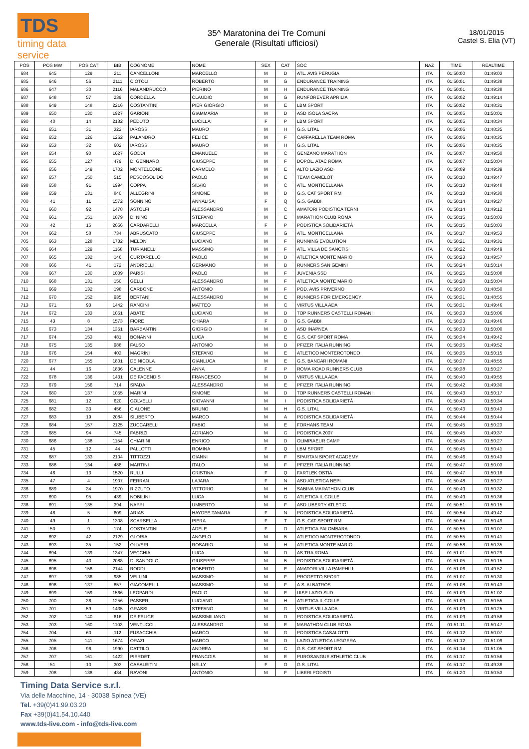TDS
timing data service
35^ Maratonina dei Tre Comuni
Generale (Risultati ufficiosi)
18/01/2015
Castel S. Elia (VT)
| POS | POS MW | POS CAT | BIB | COGNOME | NOME | SEX | CAT | SOC | NAZ | TIME | REALTIME |
| --- | --- | --- | --- | --- | --- | --- | --- | --- | --- | --- | --- |
| 684 | 645 | 129 | 211 | CANCELLONI | MARCELLO | M | D | ATL. AVIS PERUGIA | ITA | 01:50:00 | 01:49:03 |
| 685 | 646 | 56 | 2111 | CIOTOLI | ROBERTO | M | G | ENDURANCE TRAINING | ITA | 01:50:01 | 01:49:38 |
| 686 | 647 | 30 | 2116 | MALANDRUCCO | PIERINO | M | H | ENDURANCE TRAINING | ITA | 01:50:01 | 01:49:38 |
| 687 | 648 | 57 | 239 | CORDELLA | CLAUDIO | M | G | RUNFOREVER APRILIA | ITA | 01:50:02 | 01:49:14 |
| 688 | 649 | 148 | 2216 | COSTANTINI | PIER GIORGIO | M | E | LBM SPORT | ITA | 01:50:02 | 01:48:31 |
| 689 | 650 | 130 | 1927 | GARIONI | GIAMMARIA | M | D | ASD ISOLA SACRA | ITA | 01:50:05 | 01:50:01 |
| 690 | 40 | 14 | 2182 | PEDUTO | LUCILLA | F | P | LBM SPORT | ITA | 01:50:05 | 01:48:34 |
| 691 | 651 | 31 | 322 | IAROSSI | MAURO | M | H | G.S. LITAL | ITA | 01:50:06 | 01:48:35 |
| 692 | 652 | 126 | 1262 | PALANDRO | FELICE | M | F | CAFFARELLA TEAM ROMA | ITA | 01:50:06 | 01:48:35 |
| 693 | 653 | 32 | 602 | IAROSSI | MAURO | M | H | G.S. LITAL | ITA | 01:50:06 | 01:48:35 |
| 694 | 654 | 90 | 1627 | GODDI | EMANUELE | M | C | GENZANO MARATHON | ITA | 01:50:07 | 01:49:50 |
| 695 | 655 | 127 | 479 | DI GENNARO | GIUSEPPE | M | F | DOPOL. ATAC ROMA | ITA | 01:50:07 | 01:50:04 |
| 696 | 656 | 149 | 1702 | MONTELEONE | CARMELO | M | E | ALTO LAZIO ASD | ITA | 01:50:09 | 01:49:39 |
| 697 | 657 | 150 | 515 | PESCOSOLIDO | PAOLO | M | E | TEAM CAMELOT | ITA | 01:50:10 | 01:49:47 |
| 698 | 658 | 91 | 1994 | COPPA | SILVIO | M | C | ATL. MONTICELLANA | ITA | 01:50:13 | 01:49:48 |
| 699 | 659 | 131 | 840 | ALLEGRINI | SIMONE | M | D | G.S. CAT SPORT RM | ITA | 01:50:13 | 01:49:30 |
| 700 | 41 | 11 | 1572 | SONNINO | ANNALISA | F | Q | G.S. GABBI | ITA | 01:50:14 | 01:49:27 |
| 701 | 660 | 92 | 1478 | ASTOLFI | ALESSANDRO | M | C | AMATORI PODISTICA TERNI | ITA | 01:50:14 | 01:49:12 |
| 702 | 661 | 151 | 1079 | DI NINO | STEFANO | M | E | MARATHON CLUB ROMA | ITA | 01:50:15 | 01:50:03 |
| 703 | 42 | 15 | 2056 | CARDARELLI | MARCELLA | F | P | PODISTICA SOLIDARIETÀ | ITA | 01:50:15 | 01:50:03 |
| 704 | 662 | 58 | 734 | ABRUSCATO | GIUSEPPE | M | G | ATL. MONTICELLANA | ITA | 01:50:17 | 01:49:53 |
| 705 | 663 | 128 | 1732 | MELONI | LUCIANO | M | F | RUNNING EVOLUTION | ITA | 01:50:21 | 01:49:31 |
| 706 | 664 | 129 | 1168 | TURIANELLI | MASSIMO | M | F | ATL. VILLA DE SANCTIS | ITA | 01:50:22 | 01:49:49 |
| 707 | 665 | 132 | 146 | CURTARELLO | PAOLO | M | D | ATLETICA MONTE MARIO | ITA | 01:50:23 | 01:49:57 |
| 708 | 666 | 41 | 172 | ANDRIELLI | GERMANO | M | B | RUNNERS SAN GEMINI | ITA | 01:50:24 | 01:50:14 |
| 709 | 667 | 130 | 1009 | PARISI | PAOLO | M | F | JUVENIA SSD | ITA | 01:50:25 | 01:50:08 |
| 710 | 668 | 131 | 150 | GELLI | ALESSANDRO | M | F | ATLETICA MONTE MARIO | ITA | 01:50:28 | 01:50:04 |
| 711 | 669 | 132 | 198 | CARBONE | ANTONIO | M | F | POD. AVIS PRIVERNO | ITA | 01:50:30 | 01:48:50 |
| 712 | 670 | 152 | 935 | BERTANI | ALESSANDRO | M | E | RUNNERS FOR EMERGENCY | ITA | 01:50:31 | 01:48:55 |
| 713 | 671 | 93 | 1442 | RANCINI | MATTEO | M | C | VIRTUS VILLA ADA | ITA | 01:50:31 | 01:49:46 |
| 714 | 672 | 133 | 1051 | ABATE | LUCIANO | M | D | TOP RUNNERS CASTELLI ROMANI | ITA | 01:50:33 | 01:50:06 |
| 715 | 43 | 8 | 1573 | FIORE | CHIARA | F | O | G.S. GABBI | ITA | 01:50:33 | 01:49:46 |
| 716 | 673 | 134 | 1351 | BARBANTINI | GIORGIO | M | D | ASD INAPNEA | ITA | 01:50:33 | 01:50:00 |
| 717 | 674 | 153 | 481 | BONANNI | LUCA | M | E | G.S. CAT SPORT ROMA | ITA | 01:50:34 | 01:49:42 |
| 718 | 675 | 135 | 988 | FALSO | ANTONIO | M | D | PFIZER ITALIA RUNNING | ITA | 01:50:35 | 01:49:52 |
| 719 | 676 | 154 | 403 | MAGRINI | STEFANO | M | E | ATLETICO MONTEROTONDO | ITA | 01:50:35 | 01:50:15 |
| 720 | 677 | 155 | 1801 | DE NICOLA | GIANLUCA | M | E | G.S. BANCARI ROMANI | ITA | 01:50:37 | 01:48:55 |
| 721 | 44 | 16 | 1836 | CALENNE | ANNA | F | P | ROMA ROAD RUNNERS CLUB | ITA | 01:50:38 | 01:50:27 |
| 722 | 678 | 136 | 1431 | DE FACENDIS | FRANCESCO | M | D | VIRTUS VILLA ADA | ITA | 01:50:40 | 01:49:55 |
| 723 | 679 | 156 | 714 | SPADA | ALESSANDRO | M | E | PFIZER ITALIA RUNNING | ITA | 01:50:42 | 01:49:30 |
| 724 | 680 | 137 | 1055 | MARINI | SIMONE | M | D | TOP RUNNERS CASTELLI ROMANI | ITA | 01:50:43 | 01:50:17 |
| 725 | 681 | 12 | 620 | GOLVELLI | GIOVANNI | M | I | PODISTICA SOLIDARIETÀ | ITA | 01:50:43 | 01:50:34 |
| 726 | 682 | 33 | 456 | CIALONE | BRUNO | M | H | G.S. LITAL | ITA | 01:50:43 | 01:50:43 |
| 727 | 683 | 19 | 2084 | SILIBERTO | MARCO | M | A | PODISTICA SOLIDARIETÀ | ITA | 01:50:44 | 01:50:44 |
| 728 | 684 | 157 | 2125 | ZUCCARELLI | FABIO | M | E | FORHANS TEAM | ITA | 01:50:45 | 01:50:23 |
| 729 | 685 | 94 | 745 | FABRIZI | ADRIANO | M | C | PODISTICA 2007 | ITA | 01:50:45 | 01:49:37 |
| 730 | 686 | 138 | 1154 | CHIARINI | ENRICO | M | D | OLIMPIAEUR CAMP | ITA | 01:50:45 | 01:50:27 |
| 731 | 45 | 12 | 44 | PALLOTTI | ROMINA | F | Q | LBM SPORT | ITA | 01:50:45 | 01:50:41 |
| 732 | 687 | 133 | 2104 | TITTOZZI | GIANNI | M | F | SPARTAN SPORT ACADEMY | ITA | 01:50:46 | 01:50:43 |
| 733 | 688 | 134 | 488 | MARTINI | ITALO | M | F | PFIZER ITALIA RUNNING | ITA | 01:50:47 | 01:50:03 |
| 734 | 46 | 13 | 1520 | RULLI | CRISTINA | F | Q | FARTLEK OSTIA | ITA | 01:50:47 | 01:50:18 |
| 735 | 47 | 4 | 1907 | FERRAN | LAJARA | F | N | ASD ATLETICA NEPI | ITA | 01:50:48 | 01:50:27 |
| 736 | 689 | 34 | 1970 | RIZZUTO | VITTORIO | M | H | SABINA MARATHON CLUB | ITA | 01:50:49 | 01:50:32 |
| 737 | 690 | 95 | 439 | NOBILINI | LUCA | M | C | ATLETICA IL COLLE | ITA | 01:50:49 | 01:50:36 |
| 738 | 691 | 135 | 394 | NAPPI | UMBERTO | M | F | ASD LIBERTY ATLETIC | ITA | 01:50:51 | 01:50:15 |
| 739 | 48 | 5 | 609 | ARIAS | HAYDEE TAMARA | F | N | PODISTICA SOLIDARIETÀ | ITA | 01:50:54 | 01:49:42 |
| 740 | 49 | 1 | 1308 | SCARSELLA | PIERA | F | T | G.S. CAT SPORT RM | ITA | 01:50:54 | 01:50:49 |
| 741 | 50 | 9 | 174 | COSTANTINI | ADELE | F | O | ATLETICA PALOMBARA | ITA | 01:50:55 | 01:50:07 |
| 742 | 692 | 42 | 2129 | GLORIA | ANGELO | M | B | ATLETICO MONTEROTONDO | ITA | 01:50:55 | 01:50:41 |
| 743 | 693 | 35 | 152 | OLIVERI | ROSARIO | M | H | ATLETICA MONTE MARIO | ITA | 01:50:58 | 01:50:35 |
| 744 | 694 | 139 | 1347 | VECCHIA | LUCA | M | D | AS.TRA ROMA | ITA | 01:51:01 | 01:50:29 |
| 745 | 695 | 43 | 2088 | DI SANDOLO | GIUSEPPE | M | B | PODISTICA SOLIDARIETÀ | ITA | 01:51:05 | 01:50:15 |
| 746 | 696 | 158 | 2144 | RODDI | ROBERTO | M | E | AMATORI VILLA PAMPHILI | ITA | 01:51:06 | 01:49:52 |
| 747 | 697 | 136 | 985 | VELLINI | MASSIMO | M | F | PROGETTO SPORT | ITA | 01:51:07 | 01:50:30 |
| 748 | 698 | 137 | 857 | GIACOMELLI | MASSIMO | M | F | A.S. ALBATROS | ITA | 01:51:08 | 01:50:43 |
| 749 | 699 | 159 | 1566 | LEOPARDI | PAOLO | M | E | UISP LAZIO SUD | ITA | 01:51:09 | 01:51:02 |
| 750 | 700 | 36 | 1256 | PASSERI | LUCIANO | M | H | ATLETICA IL COLLE | ITA | 01:51:09 | 01:50:55 |
| 751 | 701 | 59 | 1435 | GRASSI | STEFANO | M | G | VIRTUS VILLA ADA | ITA | 01:51:09 | 01:50:25 |
| 752 | 702 | 140 | 616 | DE FELICE | MASSIMILIANO | M | D | PODISTICA SOLIDARIETÀ | ITA | 01:51:09 | 01:49:58 |
| 753 | 703 | 160 | 1103 | VENTUCCI | ALESSANDRO | M | E | MARATHON CLUB ROMA | ITA | 01:51:11 | 01:50:47 |
| 754 | 704 | 60 | 112 | FUSACCHIA | MARCO | M | G | PODISTICA CASALOTTI | ITA | 01:51:12 | 01:50:07 |
| 755 | 705 | 141 | 1674 | ORAZI | MARCO | M | D | LAZIO ATLETICA LEGGERA | ITA | 01:51:12 | 01:51:09 |
| 756 | 706 | 96 | 1990 | DATTILO | ANDREA | M | C | G.S. CAT SPORT RM | ITA | 01:51:14 | 01:51:05 |
| 757 | 707 | 161 | 1422 | PIERDET | FRANCOIS | M | E | PUROSANGUE ATHLETIC CLUB | ITA | 01:51:17 | 01:50:56 |
| 758 | 51 | 10 | 303 | CASALEITIN | NELLY | F | O | G.S. LITAL | ITA | 01:51:17 | 01:49:38 |
| 759 | 708 | 138 | 434 | RAVONI | ANTONIO | M | F | LIBERI PODISTI | ITA | 01:51:20 | 01:50:53 |
Timing Data Service s.r.l.
Via delle Macchine, 14 - 30038 Spinea (VE)
Tel. +39(0)41.99.03.20
Fax +39(0)41.54.10.440
www.tds-live.com - info@tds-live.com